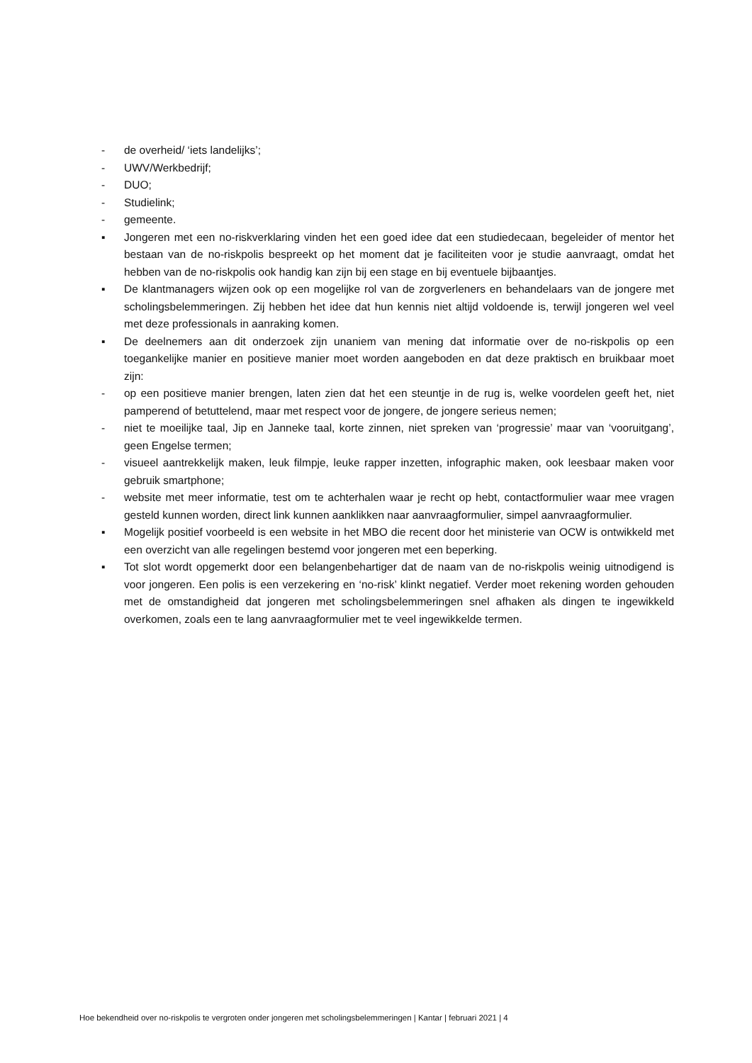- de overheid/ ‘iets landelijks’;
- UWV/Werkbedrijf;
- DUO;
- Studielink;
- gemeente.
▪ Jongeren met een no-riskverklaring vinden het een goed idee dat een studiedecaan, begeleider of mentor het bestaan van de no-riskpolis bespreekt op het moment dat je faciliteiten voor je studie aanvraagt, omdat het hebben van de no-riskpolis ook handig kan zijn bij een stage en bij eventuele bijbaantjes.
▪ De klantmanagers wijzen ook op een mogelijke rol van de zorgverleners en behandelaars van de jongere met scholingsbelemmeringen. Zij hebben het idee dat hun kennis niet altijd voldoende is, terwijl jongeren wel veel met deze professionals in aanraking komen.
▪ De deelnemers aan dit onderzoek zijn unaniem van mening dat informatie over de no-riskpolis op een toegankelijke manier en positieve manier moet worden aangeboden en dat deze praktisch en bruikbaar moet zijn:
- op een positieve manier brengen, laten zien dat het een steuntje in de rug is, welke voordelen geeft het, niet pamperend of betuttelend, maar met respect voor de jongere, de jongere serieus nemen;
- niet te moeilijke taal, Jip en Janneke taal, korte zinnen, niet spreken van ‘progressie’ maar van ‘vooruitgang’, geen Engelse termen;
- visueel aantrekkelijk maken, leuk filmpje, leuke rapper inzetten, infographic maken, ook leesbaar maken voor gebruik smartphone;
- website met meer informatie, test om te achterhalen waar je recht op hebt, contactformulier waar mee vragen gesteld kunnen worden, direct link kunnen aanklikken naar aanvraagformulier, simpel aanvraagformulier.
▪ Mogelijk positief voorbeeld is een website in het MBO die recent door het ministerie van OCW is ontwikkeld met een overzicht van alle regelingen bestemd voor jongeren met een beperking.
▪ Tot slot wordt opgemerkt door een belangenbehartiger dat de naam van de no-riskpolis weinig uitnodigend is voor jongeren. Een polis is een verzekering en ‘no-risk’ klinkt negatief. Verder moet rekening worden gehouden met de omstandigheid dat jongeren met scholingsbelemmeringen snel afhaken als dingen te ingewikkeld overkomen, zoals een te lang aanvraagformulier met te veel ingewikkelde termen.
Hoe bekendheid over no-riskpolis te vergroten onder jongeren met scholingsbelemmeringen | Kantar | februari 2021 | 4